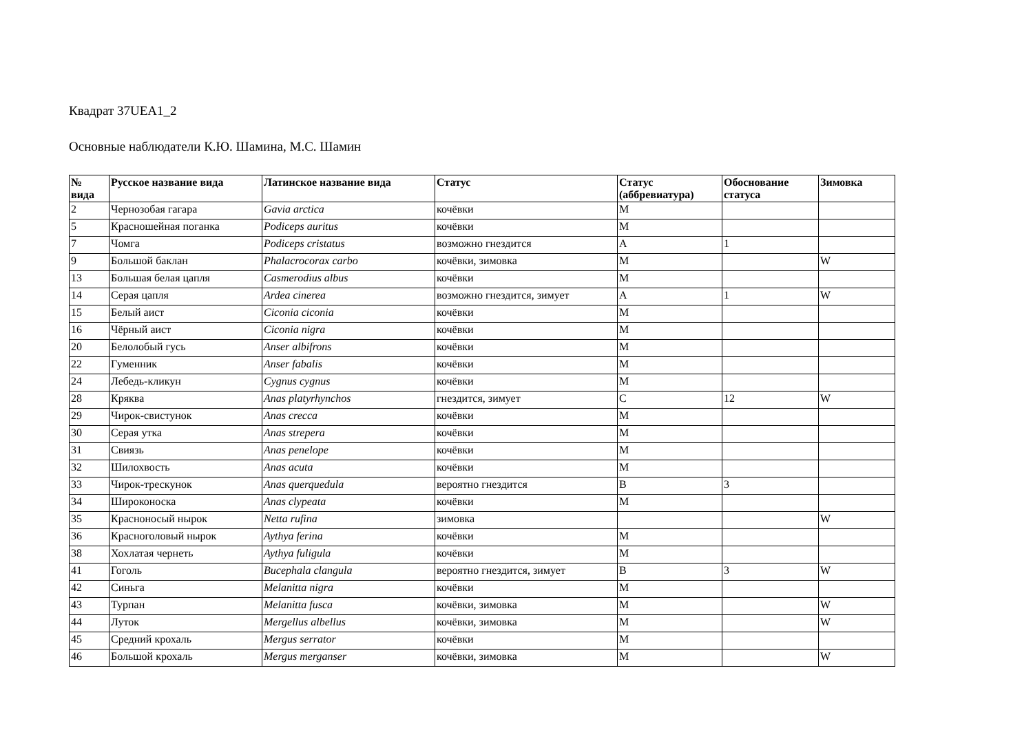Квадрат 37UEA1_2
Основные наблюдатели К.Ю. Шамина, М.С. Шамин
| № вида | Русское название вида | Латинское название вида | Статус | Статус (аббревиатура) | Обоснование статуса | Зимовка |
| --- | --- | --- | --- | --- | --- | --- |
| 2 | Чернозобая гагара | Gavia arctica | кочёвки | M | | |
| 5 | Красношейная поганка | Podiceps auritus | кочёвки | M | | |
| 7 | Чомга | Podiceps cristatus | возможно гнездится | A | 1 | |
| 9 | Большой баклан | Phalacrocorax carbo | кочёвки, зимовка | M | | W |
| 13 | Большая белая цапля | Casmerodius albus | кочёвки | M | | |
| 14 | Серая цапля | Ardea cinerea | возможно гнездится, зимует | A | 1 | W |
| 15 | Белый аист | Ciconia ciconia | кочёвки | M | | |
| 16 | Чёрный аист | Ciconia nigra | кочёвки | M | | |
| 20 | Белолобый гусь | Anser albifrons | кочёвки | M | | |
| 22 | Гуменник | Anser fabalis | кочёвки | M | | |
| 24 | Лебедь-кликун | Cygnus cygnus | кочёвки | M | | |
| 28 | Кряква | Anas platyrhynchos | гнездится, зимует | C | 12 | W |
| 29 | Чирок-свистунок | Anas crecca | кочёвки | M | | |
| 30 | Серая утка | Anas strepera | кочёвки | M | | |
| 31 | Свиязь | Anas penelope | кочёвки | M | | |
| 32 | Шилохвость | Anas acuta | кочёвки | M | | |
| 33 | Чирок-трескунок | Anas querquedula | вероятно гнездится | B | 3 | |
| 34 | Широконоска | Anas clypeata | кочёвки | M | | |
| 35 | Красноносый нырок | Netta rufina | зимовка | | | W |
| 36 | Красноголовый нырок | Aythya ferina | кочёвки | M | | |
| 38 | Хохлатая чернеть | Aythya fuligula | кочёвки | M | | |
| 41 | Гоголь | Bucephala clangula | вероятно гнездится, зимует | B | 3 | W |
| 42 | Синьга | Melanitta nigra | кочёвки | M | | |
| 43 | Турпан | Melanitta fusca | кочёвки, зимовка | M | | W |
| 44 | Луток | Mergellus albellus | кочёвки, зимовка | M | | W |
| 45 | Средний крохаль | Mergus serrator | кочёвки | M | | |
| 46 | Большой крохаль | Mergus merganser | кочёвки, зимовка | M | | W |